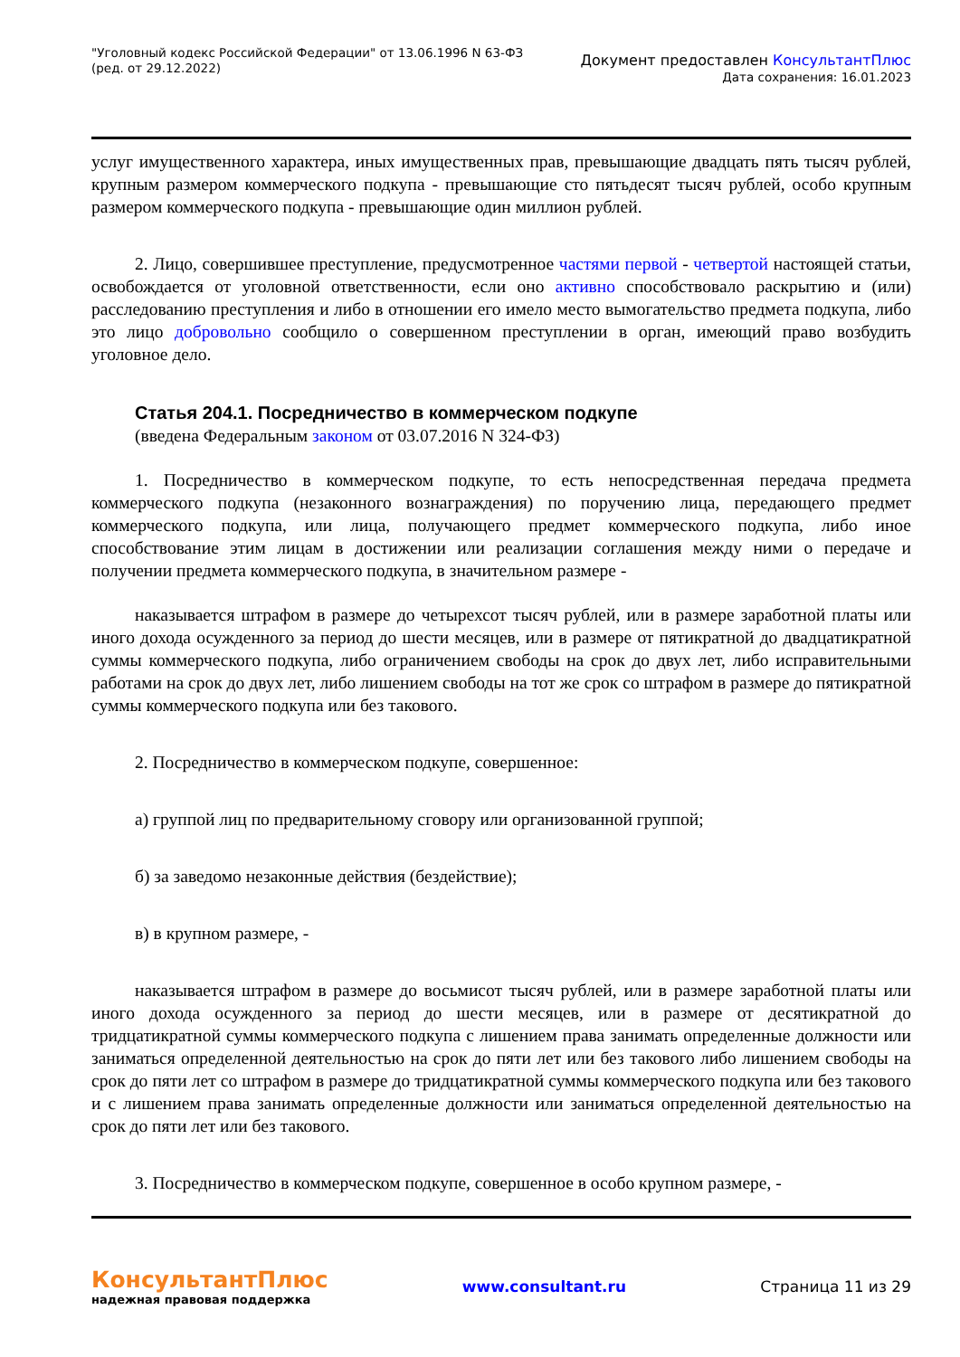"Уголовный кодекс Российской Федерации" от 13.06.1996 N 63-ФЗ
(ред. от 29.12.2022)
Документ предоставлен КонсультантПлюс
Дата сохранения: 16.01.2023
услуг имущественного характера, иных имущественных прав, превышающие двадцать пять тысяч рублей, крупным размером коммерческого подкупа - превышающие сто пятьдесят тысяч рублей, особо крупным размером коммерческого подкупа - превышающие один миллион рублей.
2. Лицо, совершившее преступление, предусмотренное частями первой - четвертой настоящей статьи, освобождается от уголовной ответственности, если оно активно способствовало раскрытию и (или) расследованию преступления и либо в отношении его имело место вымогательство предмета подкупа, либо это лицо добровольно сообщило о совершенном преступлении в орган, имеющий право возбудить уголовное дело.
Статья 204.1. Посредничество в коммерческом подкупе
(введена Федеральным законом от 03.07.2016 N 324-ФЗ)
1. Посредничество в коммерческом подкупе, то есть непосредственная передача предмета коммерческого подкупа (незаконного вознаграждения) по поручению лица, передающего предмет коммерческого подкупа, или лица, получающего предмет коммерческого подкупа, либо иное способствование этим лицам в достижении или реализации соглашения между ними о передаче и получении предмета коммерческого подкупа, в значительном размере -
наказывается штрафом в размере до четырехсот тысяч рублей, или в размере заработной платы или иного дохода осужденного за период до шести месяцев, или в размере от пятикратной до двадцатикратной суммы коммерческого подкупа, либо ограничением свободы на срок до двух лет, либо исправительными работами на срок до двух лет, либо лишением свободы на тот же срок со штрафом в размере до пятикратной суммы коммерческого подкупа или без такового.
2. Посредничество в коммерческом подкупе, совершенное:
а) группой лиц по предварительному сговору или организованной группой;
б) за заведомо незаконные действия (бездействие);
в) в крупном размере, -
наказывается штрафом в размере до восьмисот тысяч рублей, или в размере заработной платы или иного дохода осужденного за период до шести месяцев, или в размере от десятикратной до тридцатикратной суммы коммерческого подкупа с лишением права занимать определенные должности или заниматься определенной деятельностью на срок до пяти лет или без такового либо лишением свободы на срок до пяти лет со штрафом в размере до тридцатикратной суммы коммерческого подкупа или без такового и с лишением права занимать определенные должности или заниматься определенной деятельностью на срок до пяти лет или без такового.
3. Посредничество в коммерческом подкупе, совершенное в особо крупном размере, -
КонсультантПлюс
надежная правовая поддержка
www.consultant.ru Страница 11 из 29